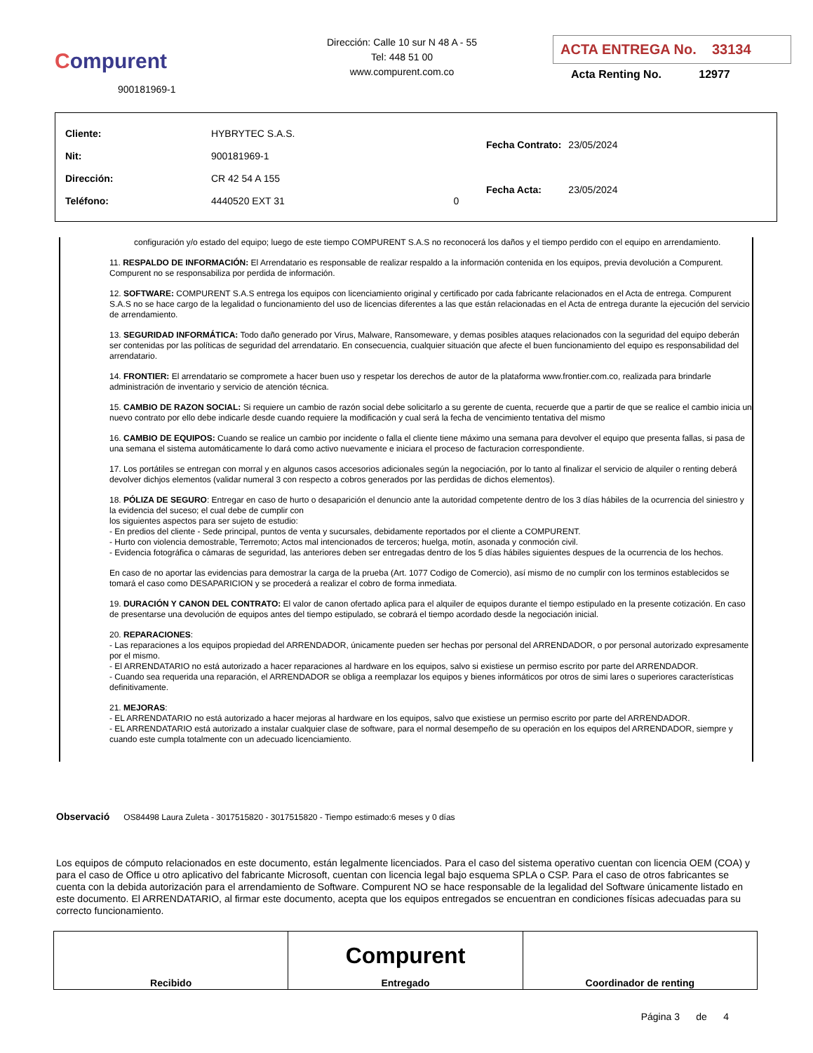Compurent
900181969-1
Dirección: Calle 10 sur N 48 A - 55
Tel: 448 51 00
www.compurent.com.co
ACTA ENTREGA No. 33134
Acta Renting No. 12977
| Cliente: | HYBRYTEC S.A.S. | |
| Nit: | 900181969-1 | |
| Dirección: | CR 42 54 A 155 | |
| Teléfono: | 4440520 EXT 31 | 0 |
| Fecha Contrato: | 23/05/2024 |
| Fecha Acta: | 23/05/2024 |
configuración y/o estado del equipo; luego de este tiempo COMPURENT S.A.S no reconocerá los daños y el tiempo perdido con el equipo en arrendamiento.
11. RESPALDO DE INFORMACIÓN: El Arrendatario es responsable de realizar respaldo a la información contenida en los equipos, previa devolución a Compurent. Compurent no se responsabiliza por perdida de información.
12. SOFTWARE: COMPURENT S.A.S entrega los equipos con licenciamiento original y certificado por cada fabricante relacionados en el Acta de entrega. Compurent S.A.S no se hace cargo de la legalidad o funcionamiento del uso de licencias diferentes a las que están relacionadas en el Acta de entrega durante la ejecución del servicio de arrendamiento.
13. SEGURIDAD INFORMÁTICA: Todo daño generado por Virus, Malware, Ransomeware, y demas posibles ataques relacionados con la seguridad del equipo deberán ser contenidas por las políticas de seguridad del arrendatario. En consecuencia, cualquier situación que afecte el buen funcionamiento del equipo es responsabilidad del arrendatario.
14. FRONTIER: El arrendatario se compromete a hacer buen uso y respetar los derechos de autor de la plataforma www.frontier.com.co, realizada para brindarle administración de inventario y servicio de atención técnica.
15. CAMBIO DE RAZON SOCIAL: Si requiere un cambio de razón social debe solicitarlo a su gerente de cuenta, recuerde que a partir de que se realice el cambio inicia un nuevo contrato por ello debe indicarle desde cuando requiere la modificación y cual será la fecha de vencimiento tentativa del mismo
16. CAMBIO DE EQUIPOS: Cuando se realice un cambio por incidente o falla el cliente tiene máximo una semana para devolver el equipo que presenta fallas, si pasa de una semana el sistema automáticamente lo dará como activo nuevamente e iniciara el proceso de facturacion correspondiente.
17. Los portátiles se entregan con morral y en algunos casos accesorios adicionales según la negociación, por lo tanto al finalizar el servicio de alquiler o renting deberá devolver dichjos elementos (validar numeral 3 con respecto a cobros generados por las perdidas de dichos elementos).
18. PÓLIZA DE SEGURO: Entregar en caso de hurto o desaparición el denuncio ante la autoridad competente dentro de los 3 días hábiles de la ocurrencia del siniestro y la evidencia del suceso; el cual debe de cumplir con
los siguientes aspectos para ser sujeto de estudio:
- En predios del cliente - Sede principal, puntos de venta y sucursales, debidamente reportados por el cliente a COMPURENT.
- Hurto con violencia demostrable, Terremoto; Actos mal intencionados de terceros; huelga, motín, asonada y conmoción civil.
- Evidencia fotográfica o cámaras de seguridad, las anteriores deben ser entregadas dentro de los 5 días hábiles siguientes despues de la ocurrencia de los hechos.
En caso de no aportar las evidencias para demostrar la carga de la prueba (Art. 1077 Codigo de Comercio), así mismo de no cumplir con los terminos establecidos se tomará el caso como DESAPARICION y se procederá a realizar el cobro de forma inmediata.
19. DURACIÓN Y CANON DEL CONTRATO: El valor de canon ofertado aplica para el alquiler de equipos durante el tiempo estipulado en la presente cotización. En caso de presentarse una devolución de equipos antes del tiempo estipulado, se cobrará el tiempo acordado desde la negociación inicial.
20. REPARACIONES:
- Las reparaciones a los equipos propiedad del ARRENDADOR, únicamente pueden ser hechas por personal del ARRENDADOR, o por personal autorizado expresamente por el mismo.
- El ARRENDATARIO no está autorizado a hacer reparaciones al hardware en los equipos, salvo si existiese un permiso escrito por parte del ARRENDADOR.
- Cuando sea requerida una reparación, el ARRENDADOR se obliga a reemplazar los equipos y bienes informáticos por otros de simi lares o superiores características definitivamente.
21. MEJORAS:
- EL ARRENDATARIO no está autorizado a hacer mejoras al hardware en los equipos, salvo que existiese un permiso escrito por parte del ARRENDADOR.
- EL ARRENDATARIO está autorizado a instalar cualquier clase de software, para el normal desempeño de su operación en los equipos del ARRENDADOR, siempre y cuando este cumpla totalmente con un adecuado licenciamiento.
Observació OS84498 Laura Zuleta - 3017515820 - 3017515820 - Tiempo estimado:6 meses y 0 días
Los equipos de cómputo relacionados en este documento, están legalmente licenciados. Para el caso del sistema operativo cuentan con licencia OEM (COA) y para el caso de Office u otro aplicativo del fabricante Microsoft, cuentan con licencia legal bajo esquema SPLA o CSP. Para el caso de otros fabricantes se cuenta con la debida autorización para el arrendamiento de Software. Compurent NO se hace responsable de la legalidad del Software únicamente listado en este documento. El ARRENDATARIO, al firmar este documento, acepta que los equipos entregados se encuentran en condiciones físicas adecuadas para su correcto funcionamiento.
| Recibido | Compurent Entregado | Coordinador de renting |
Página 3 de 4